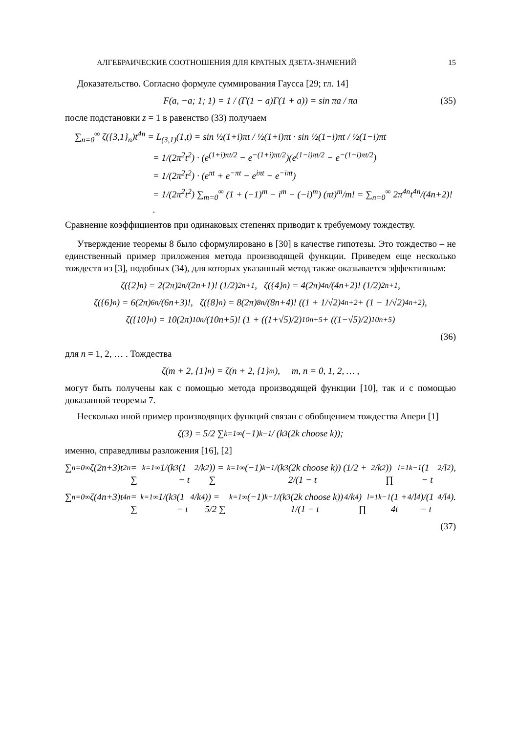АЛГЕБРАИЧЕСКИЕ СООТНОШЕНИЯ ДЛЯ КРАТНЫХ ДЗЕТА-ЗНАЧЕНИЙ 15
Доказательство. Согласно формуле суммирования Гаусса [29; гл. 14]
F(a, −a; 1; 1) = 1 / (Γ(1 − a)Γ(1 + a)) = sin πa / πa (35)
после подстановки z = 1 в равенство (33) получаем
∑<sub>n=0</sub><sup>∞</sup> ζ({3,1}<sub>n</sub>)t<sup>4n</sup> = L<sub>(3,1)</sub>(1,t) = sin ½(1+i)πt / ½(1+i)πt · sin ½(1−i)πt / ½(1−i)πt
= 1/(2π<sup>2</sup>t<sup>2</sup>) · (e<sup>(1+i)πt/2</sup> − e<sup>−(1+i)πt/2</sup>)(e<sup>(1−i)πt/2</sup> − e<sup>−(1−i)πt/2</sup>)
= 1/(2π<sup>2</sup>t<sup>2</sup>) · (e<sup>πt</sup> + e<sup>−πt</sup> − e<sup>iπt</sup> − e<sup>−iπt</sup>)
= 1/(2π<sup>2</sup>t<sup>2</sup>) ∑<sub>m=0</sub><sup>∞</sup> (1 + (−1)<sup>m</sup> − i<sup>m</sup> − (−i)<sup>m</sup>) (πt)<sup>m</sup>/m! = ∑<sub>n=0</sub><sup>∞</sup> 2π<sup>4n</sup>t<sup>4n</sup>/(4n+2)! .
Сравнение коэффициентов при одинаковых степенях приводит к требуемому тождеству.
Утверждение теоремы 8 было сформулировано в [30] в качестве гипотезы. Это тождество – не единственный пример приложения метода производящей функции. Приведем еще несколько тождеств из [3], подобных (34), для которых указанный метод также оказывается эффективным:
ζ({2}<sub>n</sub>) = 2(2π)<sup>2n</sup>/(2n+1)! (1/2)<sup>2n+1</sup>, ζ({4}<sub>n</sub>) = 4(2π)<sup>4n</sup>/(4n+2)! (1/2)<sup>2n+1</sup>,
ζ({6}<sub>n</sub>) = 6(2π)<sup>6n</sup>/(6n+3)!, ζ({8}<sub>n</sub>) = 8(2π)<sup>8n</sup>/(8n+4)! ((1 + 1/√2)<sup>4n+2</sup> + (1 − 1/√2)<sup>4n+2</sup>),
ζ({10}<sub>n</sub>) = 10(2π)<sup>10n</sup>/(10n+5)! (1 + ((1+√5)/2)<sup>10n+5</sup> + ((1−√5)/2)<sup>10n+5</sup>)
(36)
для n = 1, 2, … . Тождества
ζ(m + 2, {1}<sub>n</sub>) = ζ(n + 2, {1}<sub>m</sub>), m, n = 0, 1, 2, … ,
могут быть получены как с помощью метода производящей функции [10], так и с помощью доказанной теоремы 7.
Несколько иной пример производящих функций связан с обобщением тождества Апери [1]
ζ(3) = 5/2 ∑<sub>k=1</sub><sup>∞</sup> (−1)<sup>k−1</sup> / (k<sup>3</sup>(2k choose k));
именно, справедливы разложения [16], [2]
∑<sub>n=0</sub><sup>∞</sup> ζ(2n+3)t<sup>2n</sup> = ∑<sub>k=1</sub><sup>∞</sup> 1/(k<sup>3</sup>(1 − t<sup>2</sup>/k<sup>2</sup>)) = ∑<sub>k=1</sub><sup>∞</sup> (−1)<sup>k−1</sup>/(k<sup>3</sup>(2k choose k)) (1/2 + 2/(1 − t<sup>2</sup>/k<sup>2</sup>)) ∏<sub>l=1</sub><sup>k−1</sup> (1 − t<sup>2</sup>/l<sup>2</sup>),
∑<sub>n=0</sub><sup>∞</sup> ζ(4n+3)t<sup>4n</sup> = ∑<sub>k=1</sub><sup>∞</sup> 1/(k<sup>3</sup>(1 − t<sup>4</sup>/k<sup>4</sup>)) = 5/2 ∑<sub>k=1</sub><sup>∞</sup> (−1)<sup>k−1</sup>/(k<sup>3</sup>(2k choose k)) 1/(1 − t<sup>4</sup>/k<sup>4</sup>) ∏<sub>l=1</sub><sup>k−1</sup> (1 + 4t<sup>4</sup>/l<sup>4</sup>)/(1 − t<sup>4</sup>/l<sup>4</sup>).
(37)